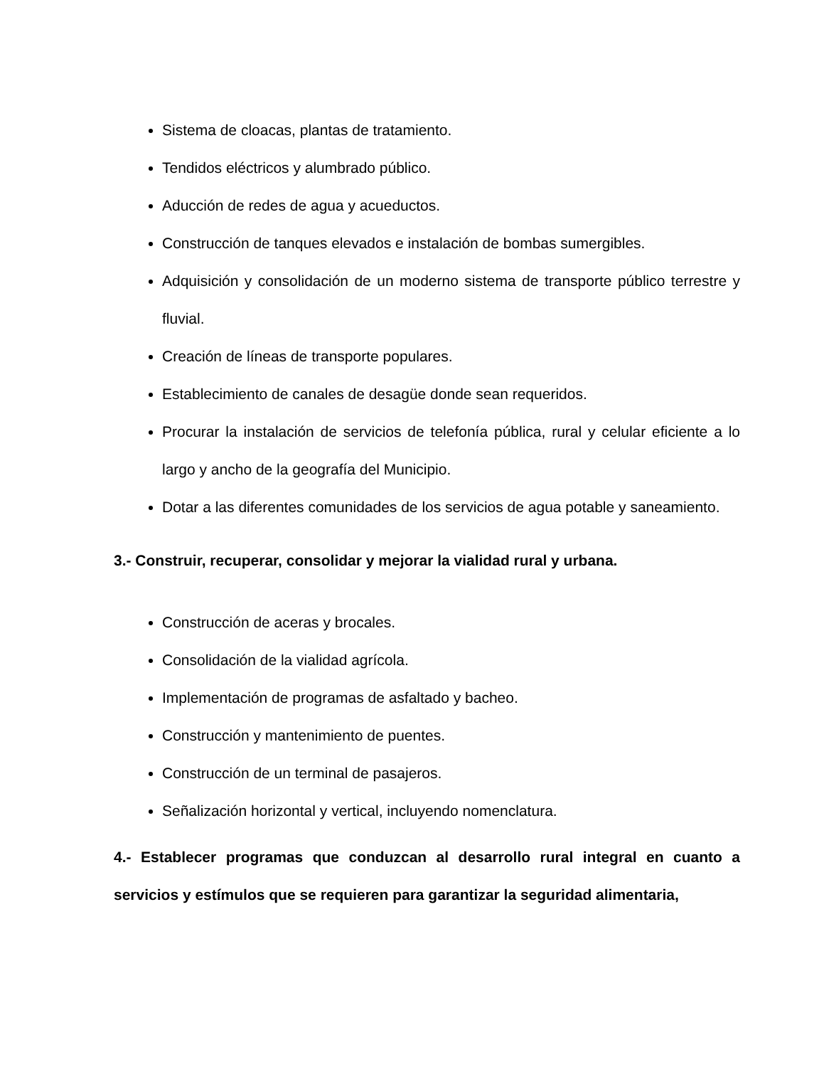Sistema de cloacas, plantas de tratamiento.
Tendidos eléctricos y alumbrado público.
Aducción de redes de agua y acueductos.
Construcción de tanques elevados e instalación de bombas sumergibles.
Adquisición y consolidación de un moderno sistema de transporte público terrestre y fluvial.
Creación de líneas de transporte populares.
Establecimiento de canales de desagüe donde sean requeridos.
Procurar la instalación de servicios de telefonía pública, rural y celular eficiente a lo largo y ancho de la geografía del Municipio.
Dotar a las diferentes comunidades de los servicios de agua potable y saneamiento.
3.- Construir, recuperar, consolidar y mejorar la vialidad rural y urbana.
Construcción de aceras y brocales.
Consolidación de la vialidad agrícola.
Implementación de programas de asfaltado y bacheo.
Construcción y mantenimiento de puentes.
Construcción de un terminal de pasajeros.
Señalización horizontal y vertical, incluyendo nomenclatura.
4.- Establecer programas que conduzcan al desarrollo rural integral en cuanto a servicios y estímulos que se requieren para garantizar la seguridad alimentaria,